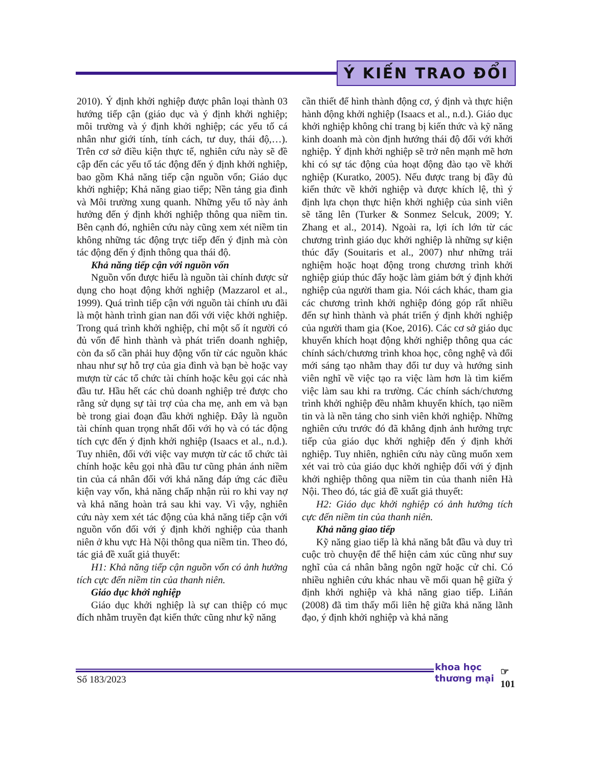Ý KIẾN TRAO ĐỔI
2010). Ý định khởi nghiệp được phân loại thành 03 hướng tiếp cận (giáo dục và ý định khởi nghiệp; môi trường và ý định khởi nghiệp; các yếu tố cá nhân như giới tính, tính cách, tư duy, thái độ,…). Trên cơ sở điều kiện thực tế, nghiên cứu này sẽ đề cập đến các yếu tố tác động đến ý định khởi nghiệp, bao gồm Khả năng tiếp cận nguồn vốn; Giáo dục khởi nghiệp; Khả năng giao tiếp; Nền tảng gia đình và Môi trường xung quanh. Những yếu tố này ảnh hưởng đến ý định khởi nghiệp thông qua niềm tin. Bên cạnh đó, nghiên cứu này cũng xem xét niềm tin không những tác động trực tiếp đến ý định mà còn tác động đến ý định thông qua thái độ.
Khả năng tiếp cận với nguồn vốn
Nguồn vốn được hiểu là nguồn tài chính được sử dụng cho hoạt động khởi nghiệp (Mazzarol et al., 1999). Quá trình tiếp cận với nguồn tài chính ưu đãi là một hành trình gian nan đối với việc khởi nghiệp. Trong quá trình khởi nghiệp, chỉ một số ít người có đủ vốn để hình thành và phát triển doanh nghiệp, còn đa số cần phải huy động vốn từ các nguồn khác nhau như sự hỗ trợ của gia đình và bạn bè hoặc vay mượn từ các tổ chức tài chính hoặc kêu gọi các nhà đầu tư. Hầu hết các chủ doanh nghiệp trẻ được cho rằng sử dụng sự tài trợ của cha mẹ, anh em và bạn bè trong giai đoạn đầu khởi nghiệp. Đây là nguồn tài chính quan trọng nhất đối với họ và có tác động tích cực đến ý định khởi nghiệp (Isaacs et al., n.d.). Tuy nhiên, đối với việc vay mượn từ các tổ chức tài chính hoặc kêu gọi nhà đầu tư cũng phản ánh niềm tin của cá nhân đối với khả năng đáp ứng các điều kiện vay vốn, khả năng chấp nhận rủi ro khi vay nợ và khả năng hoàn trả sau khi vay. Vì vậy, nghiên cứu này xem xét tác động của khả năng tiếp cận với nguồn vốn đối với ý định khởi nghiệp của thanh niên ở khu vực Hà Nội thông qua niềm tin. Theo đó, tác giả đề xuất giả thuyết:
H1: Khả năng tiếp cận nguồn vốn có ảnh hưởng tích cực đến niềm tin của thanh niên.
Giáo dục khởi nghiệp
Giáo dục khởi nghiệp là sự can thiệp có mục đích nhằm truyền đạt kiến thức cũng như kỹ năng
cần thiết để hình thành động cơ, ý định và thực hiện hành động khởi nghiệp (Isaacs et al., n.d.). Giáo dục khởi nghiệp không chỉ trang bị kiến thức và kỹ năng kinh doanh mà còn định hướng thái độ đối với khởi nghiệp. Ý định khởi nghiệp sẽ trở nên mạnh mẽ hơn khi có sự tác động của hoạt động đào tạo về khởi nghiệp (Kuratko, 2005). Nếu được trang bị đầy đủ kiến thức về khởi nghiệp và được khích lệ, thì ý định lựa chọn thực hiện khởi nghiệp của sinh viên sẽ tăng lên (Turker & Sonmez Selcuk, 2009; Y. Zhang et al., 2014). Ngoài ra, lợi ích lớn từ các chương trình giáo dục khởi nghiệp là những sự kiện thúc đẩy (Souitaris et al., 2007) như những trải nghiệm hoặc hoạt động trong chương trình khởi nghiệp giúp thúc đẩy hoặc làm giảm bớt ý định khởi nghiệp của người tham gia. Nói cách khác, tham gia các chương trình khởi nghiệp đóng góp rất nhiều đến sự hình thành và phát triển ý định khởi nghiệp của người tham gia (Koe, 2016). Các cơ sở giáo dục khuyến khích hoạt động khởi nghiệp thông qua các chính sách/chương trình khoa học, công nghệ và đổi mới sáng tạo nhằm thay đổi tư duy và hướng sinh viên nghĩ về việc tạo ra việc làm hơn là tìm kiếm việc làm sau khi ra trường. Các chính sách/chương trình khởi nghiệp đều nhằm khuyến khích, tạo niềm tin và là nền tảng cho sinh viên khởi nghiệp. Những nghiên cứu trước đó đã khẳng định ảnh hưởng trực tiếp của giáo dục khởi nghiệp đến ý định khởi nghiệp. Tuy nhiên, nghiên cứu này cũng muốn xem xét vai trò của giáo dục khởi nghiệp đối với ý định khởi nghiệp thông qua niềm tin của thanh niên Hà Nội. Theo đó, tác giả đề xuất giả thuyết:
H2: Giáo dục khởi nghiệp có ảnh hưởng tích cực đến niềm tin của thanh niên.
Khả năng giao tiếp
Kỹ năng giao tiếp là khả năng bắt đầu và duy trì cuộc trò chuyện để thể hiện cảm xúc cũng như suy nghĩ của cá nhân bằng ngôn ngữ hoặc cử chỉ. Có nhiều nghiên cứu khác nhau về mối quan hệ giữa ý định khởi nghiệp và khả năng giao tiếp. Liñán (2008) đã tìm thấy mối liên hệ giữa khả năng lãnh đạo, ý định khởi nghiệp và khả năng
Số 183/2023
khoa học
thương mại
☞
101